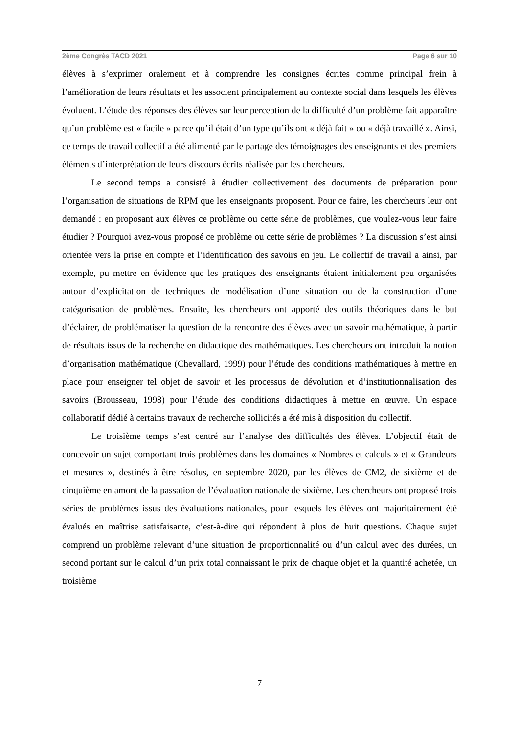2ème Congrès TACD 2021 Page 6 sur 10
élèves à s’exprimer oralement et à comprendre les consignes écrites comme principal frein à l’amélioration de leurs résultats et les associent principalement au contexte social dans lesquels les élèves évoluent. L’étude des réponses des élèves sur leur perception de la difficulté d’un problème fait apparaître qu’un problème est « facile » parce qu’il était d’un type qu’ils ont « déjà fait » ou « déjà travaillé ». Ainsi, ce temps de travail collectif a été alimenté par le partage des témoignages des enseignants et des premiers éléments d’interprétation de leurs discours écrits réalisée par les chercheurs.
Le second temps a consisté à étudier collectivement des documents de préparation pour l’organisation de situations de RPM que les enseignants proposent. Pour ce faire, les chercheurs leur ont demandé : en proposant aux élèves ce problème ou cette série de problèmes, que voulez-vous leur faire étudier ? Pourquoi avez-vous proposé ce problème ou cette série de problèmes ? La discussion s’est ainsi orientée vers la prise en compte et l’identification des savoirs en jeu. Le collectif de travail a ainsi, par exemple, pu mettre en évidence que les pratiques des enseignants étaient initialement peu organisées autour d’explicitation de techniques de modélisation d’une situation ou de la construction d’une catégorisation de problèmes. Ensuite, les chercheurs ont apporté des outils théoriques dans le but d’éclairer, de problématiser la question de la rencontre des élèves avec un savoir mathématique, à partir de résultats issus de la recherche en didactique des mathématiques. Les chercheurs ont introduit la notion d’organisation mathématique (Chevallard, 1999) pour l’étude des conditions mathématiques à mettre en place pour enseigner tel objet de savoir et les processus de dévolution et d’institutionnalisation des savoirs (Brousseau, 1998) pour l’étude des conditions didactiques à mettre en œuvre. Un espace collaboratif dédié à certains travaux de recherche sollicités a été mis à disposition du collectif.
Le troisième temps s’est centré sur l’analyse des difficultés des élèves. L’objectif était de concevoir un sujet comportant trois problèmes dans les domaines « Nombres et calculs » et « Grandeurs et mesures », destinés à être résolus, en septembre 2020, par les élèves de CM2, de sixième et de cinquième en amont de la passation de l’évaluation nationale de sixième. Les chercheurs ont proposé trois séries de problèmes issus des évaluations nationales, pour lesquels les élèves ont majoritairement été évalués en maîtrise satisfaisante, c’est-à-dire qui répondent à plus de huit questions. Chaque sujet comprend un problème relevant d’une situation de proportionnalité ou d’un calcul avec des durées, un second portant sur le calcul d’un prix total connaissant le prix de chaque objet et la quantité achetée, un troisième
7